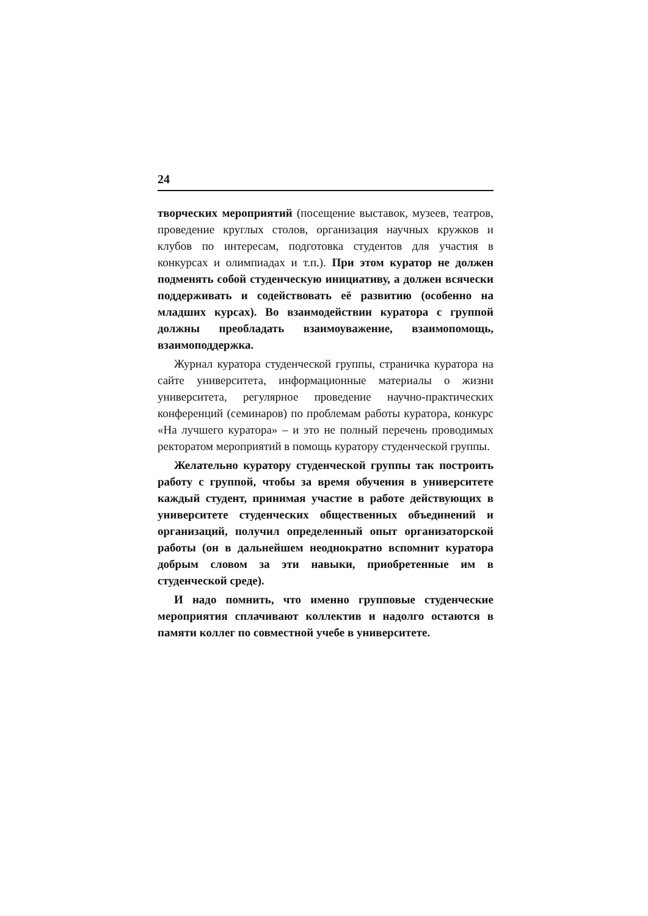24
творческих мероприятий (посещение выставок, музеев, театров, проведение круглых столов, организация научных кружков и клубов по интересам, подготовка студентов для участия в конкурсах и олимпиадах и т.п.). При этом куратор не должен подменять собой студенческую инициативу, а должен всячески поддерживать и содействовать её развитию (особенно на младших курсах). Во взаимодействии куратора с группой должны преобладать взаимоуважение, взаимопомощь, взаимоподдержка.
Журнал куратора студенческой группы, страничка куратора на сайте университета, информационные материалы о жизни университета, регулярное проведение научно-практических конференций (семинаров) по проблемам работы куратора, конкурс «На лучшего куратора» – и это не полный перечень проводимых ректоратом мероприятий в помощь куратору студенческой группы.
Желательно куратору студенческой группы так построить работу с группой, чтобы за время обучения в университете каждый студент, принимая участие в работе действующих в университете студенческих общественных объединений и организаций, получил определенный опыт организаторской работы (он в дальнейшем неоднократно вспомнит куратора добрым словом за эти навыки, приобретенные им в студенческой среде).
И надо помнить, что именно групповые студенческие мероприятия сплачивают коллектив и надолго остаются в памяти коллег по совместной учебе в университете.